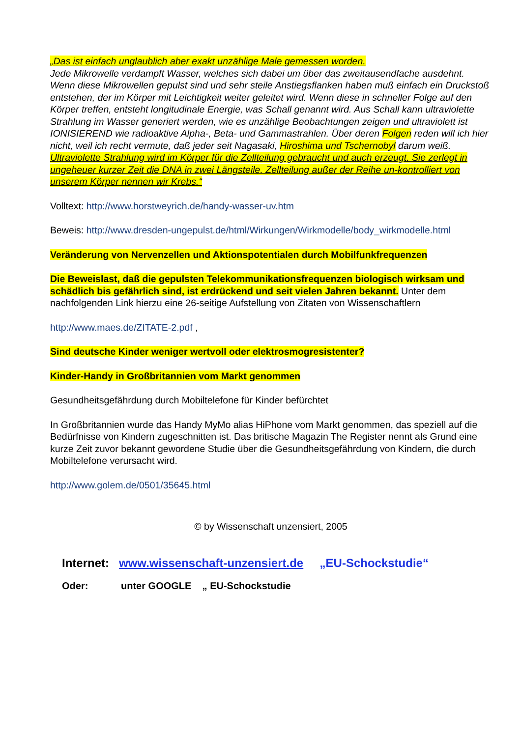„Das ist einfach unglaublich aber exakt unzählige Male gemessen worden.
Jede Mikrowelle verdampft Wasser, welches sich dabei um über das zweitausendfache ausdehnt. Wenn diese Mikrowellen gepulst sind und sehr steile Anstiegsflanken haben muß einfach ein Druckstoß entstehen, der im Körper mit Leichtigkeit weiter geleitet wird. Wenn diese in schneller Folge auf den Körper treffen, entsteht longitudinale Energie, was Schall genannt wird. Aus Schall kann ultraviolette Strahlung im Wasser generiert werden, wie es unzählige Beobachtungen zeigen und ultraviolett ist IONISIEREND wie radioaktive Alpha-, Beta- und Gammastrahlen. Über deren Folgen reden will ich hier nicht, weil ich recht vermute, daß jeder seit Nagasaki, Hiroshima und Tschernobyl darum weiß.
Ultraviolette Strahlung wird im Körper für die Zellteilung gebraucht und auch erzeugt. Sie zerlegt in ungeheuer kurzer Zeit die DNA in zwei Längsteile. Zellteilung außer der Reihe un-kontrolliert von unserem Körper nennen wir Krebs.“
Volltext: http://www.horstweyrich.de/handy-wasser-uv.htm
Beweis: http://www.dresden-ungepulst.de/html/Wirkungen/Wirkmodelle/body_wirkmodelle.html
Veränderung von Nervenzellen und Aktionspotentialen durch Mobilfunkfrequenzen
Die Beweislast, daß die gepulsten Telekommunikationsfrequenzen biologisch wirksam und schädlich bis gefährlich sind, ist erdrückend und seit vielen Jahren bekannt. Unter dem nachfolgenden Link hierzu eine 26-seitige Aufstellung von Zitaten von Wissenschaftlern
http://www.maes.de/ZITATE-2.pdf ,
Sind deutsche Kinder weniger wertvoll oder elektrosmogresistenter?
Kinder-Handy in Großbritannien vom Markt genommen
Gesundheitsgefährdung durch Mobiltelefone für Kinder befürchtet
In Großbritannien wurde das Handy MyMo alias HiPhone vom Markt genommen, das speziell auf die Bedürfnisse von Kindern zugeschnitten ist. Das britische Magazin The Register nennt als Grund eine kurze Zeit zuvor bekannt gewordene Studie über die Gesundheitsgefährdung von Kindern, die durch Mobiltelefone verursacht wird.
http://www.golem.de/0501/35645.html
© by Wissenschaft unzensiert, 2005
Internet: www.wissenschaft-unzensiert.de „EU-Schockstudie“
Oder: unter GOOGLE „ EU-Schockstudie